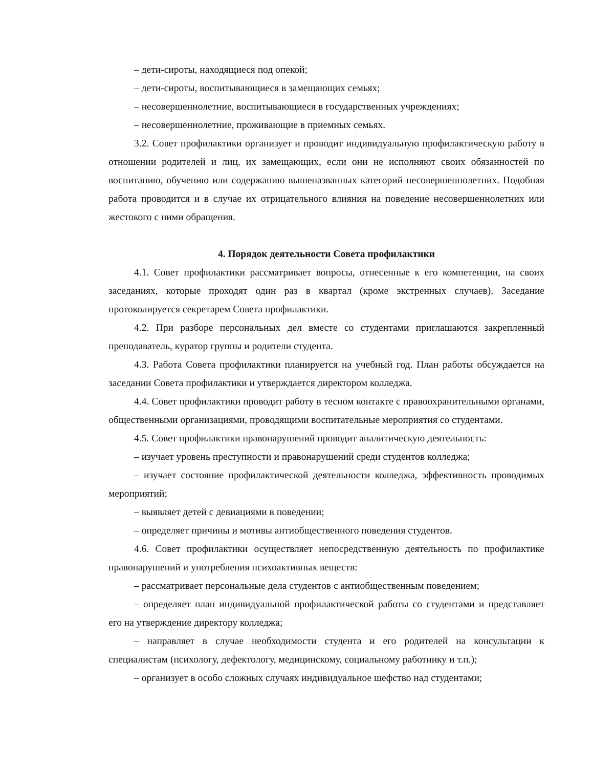– дети-сироты, находящиеся под опекой;
– дети-сироты, воспитывающиеся в замещающих семьях;
– несовершеннолетние, воспитывающиеся в государственных учреждениях;
– несовершеннолетние, проживающие в приемных семьях.
3.2. Совет профилактики организует и проводит индивидуальную профилактическую работу в отношении родителей и лиц, их замещающих, если они не исполняют своих обязанностей по воспитанию, обучению или содержанию вышеназванных категорий несовершеннолетних. Подобная работа проводится и в случае их отрицательного влияния на поведение несовершеннолетних или жестокого с ними обращения.
4. Порядок деятельности Совета профилактики
4.1. Совет профилактики рассматривает вопросы, отнесенные к его компетенции, на своих заседаниях, которые проходят один раз в квартал (кроме экстренных случаев). Заседание протоколируется секретарем Совета профилактики.
4.2. При разборе персональных дел вместе со студентами приглашаются закрепленный преподаватель, куратор группы и родители студента.
4.3. Работа Совета профилактики планируется на учебный год. План работы обсуждается на заседании Совета профилактики и утверждается директором колледжа.
4.4. Совет профилактики проводит работу в тесном контакте с правоохранительными органами, общественными организациями, проводящими воспитательные мероприятия со студентами.
4.5. Совет профилактики правонарушений проводит аналитическую деятельность:
– изучает уровень преступности и правонарушений среди студентов колледжа;
– изучает состояние профилактической деятельности колледжа, эффективность проводимых мероприятий;
– выявляет детей с девиациями в поведении;
– определяет причины и мотивы антиобщественного поведения студентов.
4.6. Совет профилактики осуществляет непосредственную деятельность по профилактике правонарушений и употребления психоактивных веществ:
– рассматривает персональные дела студентов с антиобщественным поведением;
– определяет план индивидуальной профилактической работы со студентами и представляет его на утверждение директору колледжа;
– направляет в случае необходимости студента и его родителей на консультации к специалистам (психологу, дефектологу, медицинскому, социальному работнику и т.п.);
– организует в особо сложных случаях индивидуальное шефство над студентами;